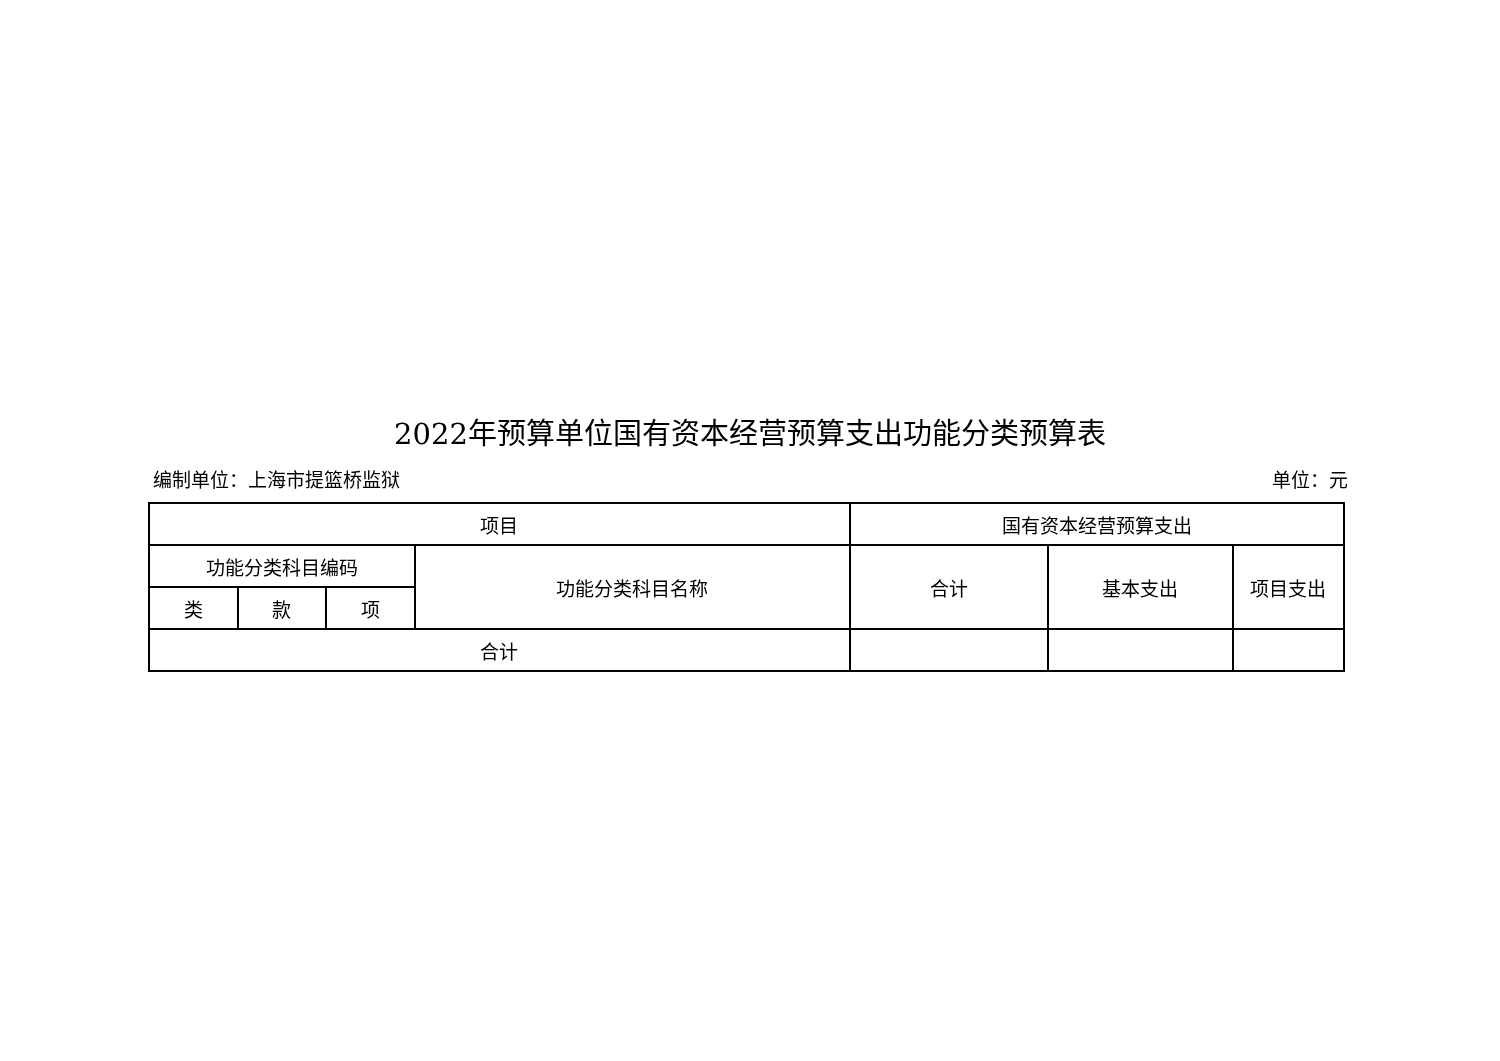2022年预算单位国有资本经营预算支出功能分类预算表
编制单位：上海市提篮桥监狱 单位：元
| 项目 | | | | 国有资本经营预算支出 | | |
| --- | --- | --- | --- | --- | --- | --- |
| 功能分类科目编码 | | | 功能分类科目名称 | 合计 | 基本支出 | 项目支出 |
| 类 | 款 | 项 | | | | |
| 合计 | | | | | | |